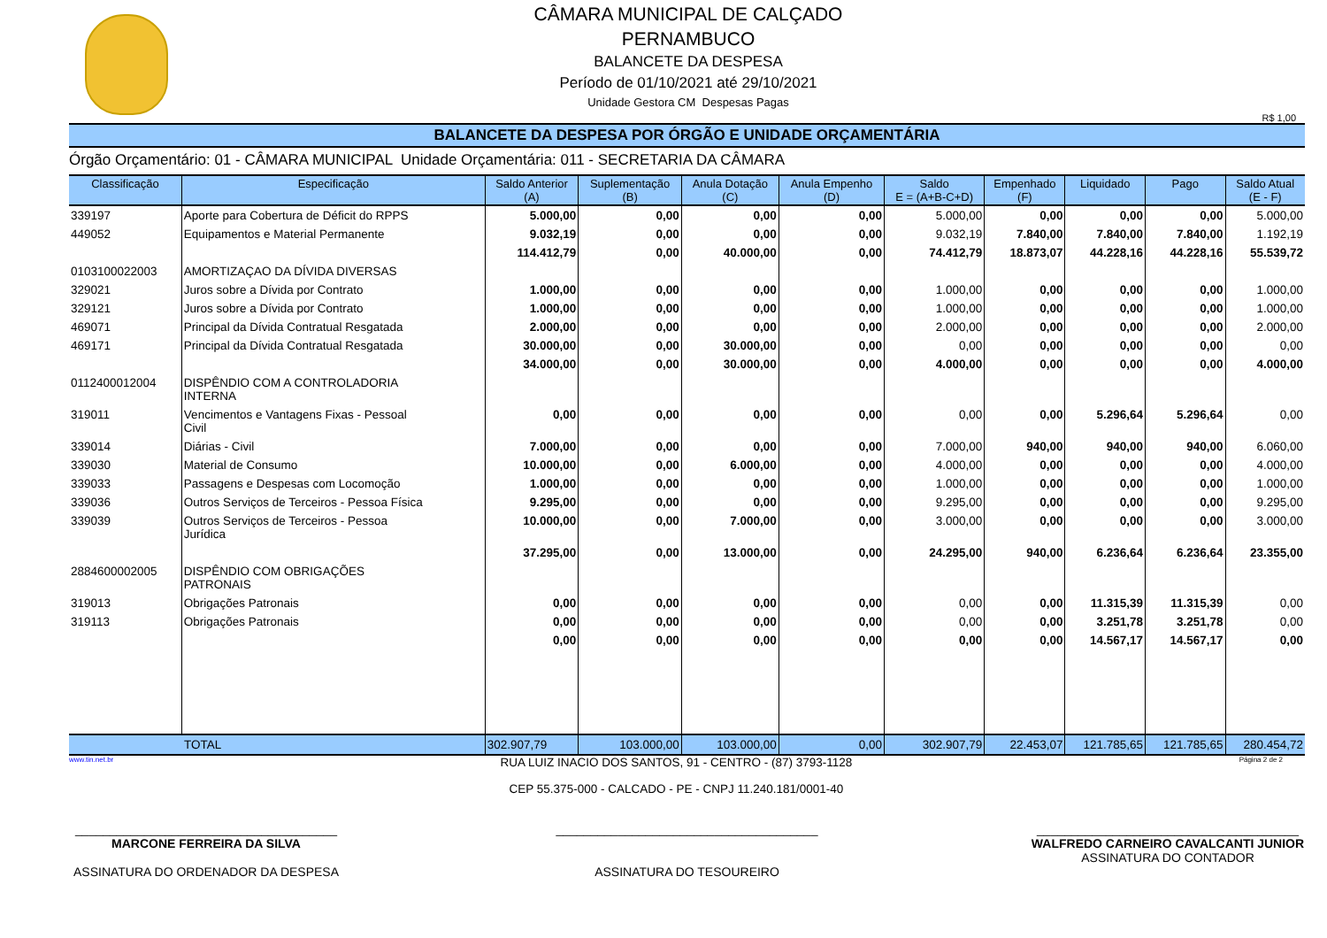CÂMARA MUNICIPAL DE CALÇADO
PERNAMBUCO
BALANCETE DA DESPESA
Período de 01/10/2021 até 29/10/2021
Unidade Gestora CM Despesas Pagas
R$ 1,00
BALANCETE DA DESPESA POR ÓRGÃO E UNIDADE ORÇAMENTÁRIA
Órgão Orçamentário: 01 - CÂMARA MUNICIPAL Unidade Orçamentária: 011 - SECRETARIA DA CÂMARA
| Classificação | Especificação | Saldo Anterior (A) | Suplementação (B) | Anula Dotação (C) | Anula Empenho (D) | Saldo E = (A+B-C+D) | Empenhado (F) | Liquidado | Pago | Saldo Atual (E - F) |
| --- | --- | --- | --- | --- | --- | --- | --- | --- | --- | --- |
| 339197 | Aporte para Cobertura de Déficit do RPPS | 5.000,00 | 0,00 | 0,00 | 0,00 | 5.000,00 | 0,00 | 0,00 | 0,00 | 5.000,00 |
| 449052 | Equipamentos e Material Permanente | 9.032,19 | 0,00 | 0,00 | 0,00 | 9.032,19 | 7.840,00 | 7.840,00 | 7.840,00 | 1.192,19 |
| | | 114.412,79 | 0,00 | 40.000,00 | 0,00 | 74.412,79 | 18.873,07 | 44.228,16 | 44.228,16 | 55.539,72 |
| 0103100022003 | AMORTIZAÇAO DA DÍVIDA DIVERSAS | | | | | | | | | |
| 329021 | Juros sobre a Dívida por Contrato | 1.000,00 | 0,00 | 0,00 | 0,00 | 1.000,00 | 0,00 | 0,00 | 0,00 | 1.000,00 |
| 329121 | Juros sobre a Dívida por Contrato | 1.000,00 | 0,00 | 0,00 | 0,00 | 1.000,00 | 0,00 | 0,00 | 0,00 | 1.000,00 |
| 469071 | Principal da Dívida Contratual Resgatada | 2.000,00 | 0,00 | 0,00 | 0,00 | 2.000,00 | 0,00 | 0,00 | 0,00 | 2.000,00 |
| 469171 | Principal da Dívida Contratual Resgatada | 30.000,00 | 0,00 | 30.000,00 | 0,00 | 0,00 | 0,00 | 0,00 | 0,00 | 0,00 |
| | | 34.000,00 | 0,00 | 30.000,00 | 0,00 | 4.000,00 | 0,00 | 0,00 | 0,00 | 4.000,00 |
| 0112400012004 | DISPÊNDIO COM A CONTROLADORIA INTERNA | | | | | | | | | |
| 319011 | Vencimentos e Vantagens Fixas - Pessoal Civil | 0,00 | 0,00 | 0,00 | 0,00 | 0,00 | 0,00 | 5.296,64 | 5.296,64 | 0,00 |
| 339014 | Diárias - Civil | 7.000,00 | 0,00 | 0,00 | 0,00 | 7.000,00 | 940,00 | 940,00 | 940,00 | 6.060,00 |
| 339030 | Material de Consumo | 10.000,00 | 0,00 | 6.000,00 | 0,00 | 4.000,00 | 0,00 | 0,00 | 0,00 | 4.000,00 |
| 339033 | Passagens e Despesas com Locomoção | 1.000,00 | 0,00 | 0,00 | 0,00 | 1.000,00 | 0,00 | 0,00 | 0,00 | 1.000,00 |
| 339036 | Outros Serviços de Terceiros - Pessoa Física | 9.295,00 | 0,00 | 0,00 | 0,00 | 9.295,00 | 0,00 | 0,00 | 0,00 | 9.295,00 |
| 339039 | Outros Serviços de Terceiros - Pessoa Jurídica | 10.000,00 | 0,00 | 7.000,00 | 0,00 | 3.000,00 | 0,00 | 0,00 | 0,00 | 3.000,00 |
| | | 37.295,00 | 0,00 | 13.000,00 | 0,00 | 24.295,00 | 940,00 | 6.236,64 | 6.236,64 | 23.355,00 |
| 2884600002005 | DISPÊNDIO COM OBRIGAÇÕES PATRONAIS | | | | | | | | | |
| 319013 | Obrigações Patronais | 0,00 | 0,00 | 0,00 | 0,00 | 0,00 | 0,00 | 11.315,39 | 11.315,39 | 0,00 |
| 319113 | Obrigações Patronais | 0,00 | 0,00 | 0,00 | 0,00 | 0,00 | 0,00 | 3.251,78 | 3.251,78 | 0,00 |
| | | 0,00 | 0,00 | 0,00 | 0,00 | 0,00 | 0,00 | 14.567,17 | 14.567,17 | 0,00 |
| TOTAL | | 302.907,79 | 103.000,00 | 103.000,00 | 0,00 | 302.907,79 | 22.453,07 | 121.785,65 | 121.785,65 | 280.454,72 |
www.tin.net.br RUA LUIZ INACIO DOS SANTOS, 91 - CENTRO - (87) 3793-1128
CEP 55.375-000 - CALCADO - PE - CNPJ 11.240.181/0001-40 Página 2 de 2
______________________________________
MARCONE FERREIRA DA SILVA
ASSINATURA DO ORDENADOR DA DESPESA
______________________________________
ASSINATURA DO TESOUREIRO
______________________________________
WALFREDO CARNEIRO CAVALCANTI JUNIOR
ASSINATURA DO CONTADOR